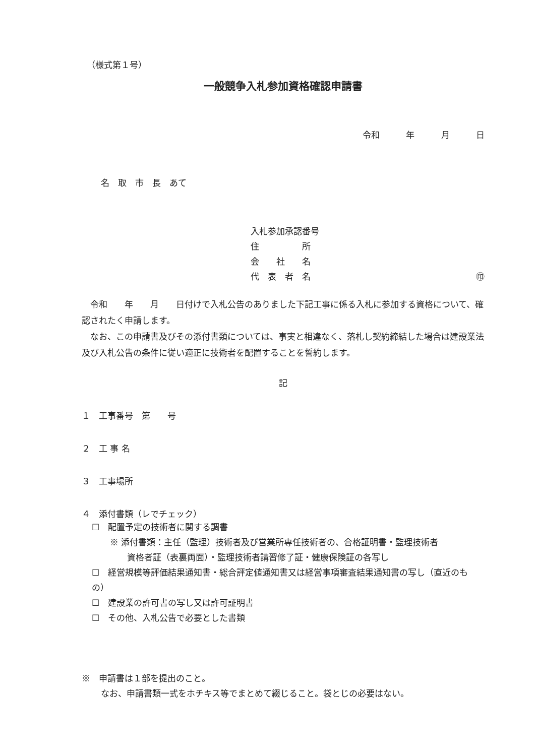（様式第１号）
一般競争入札参加資格確認申請書
令和　 年　 月　 日
名　取　市　長　あて
入札参加承認番号
住　　　　　所
会　　社　　名
代　表　者　名 ㊞
令和　　年　　月　　日付けで入札公告のありました下記工事に係る入札に参加する資格について、確認されたく申請します。
なお、この申請書及びその添付書類については、事実と相違なく、落札し契約締結した場合は建設業法及び入札公告の条件に従い適正に技術者を配置することを誓約します。
記
１　工事番号　第　　号
２　工 事 名
３　工事場所
４　添付書類（レでチェック）
☐　配置予定の技術者に関する調書
※ 添付書類：主任（監理）技術者及び営業所専任技術者の、合格証明書・監理技術者
　　資格者証（表裏両面）・監理技術者講習修了証・健康保険証の各写し
☐　経営規模等評価結果通知書・総合評定値通知書又は経営事項審査結果通知書の写し（直近のもの）
☐　建設業の許可書の写し又は許可証明書
☐　その他、入札公告で必要とした書類
※　申請書は１部を提出のこと。
なお、申請書類一式をホチキス等でまとめて綴じること。袋とじの必要はない。